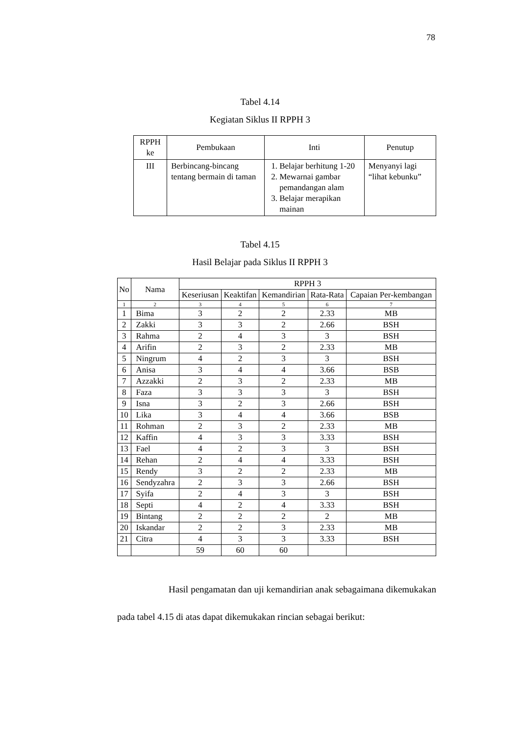78
Tabel 4.14
Kegiatan Siklus II RPPH 3
| RPPH ke | Pembukaan | Inti | Penutup |
| --- | --- | --- | --- |
| III | Berbincang-bincang tentang bermain di taman | 1. Belajar berhitung 1-20 2. Mewarnai gambar pemandangan alam 3. Belajar merapikan mainan | Menyanyi lagi “lihat kebunku” |
Tabel 4.15
Hasil Belajar pada Siklus II RPPH 3
| No | Nama | RPPH 3 | | | | |
| --- | --- | --- | --- | --- | --- | --- |
| | | Keseriusan | Keaktifan | Kemandirian | Rata-Rata | Capaian Per-kembangan |
| 1 | 2 | 3 | 4 | 5 | 6 | 7 |
| 1 | Bima | 3 | 2 | 2 | 2.33 | MB |
| 2 | Zakki | 3 | 3 | 2 | 2.66 | BSH |
| 3 | Rahma | 2 | 4 | 3 | 3 | BSH |
| 4 | Arifin | 2 | 3 | 2 | 2.33 | MB |
| 5 | Ningrum | 4 | 2 | 3 | 3 | BSH |
| 6 | Anisa | 3 | 4 | 4 | 3.66 | BSB |
| 7 | Azzakki | 2 | 3 | 2 | 2.33 | MB |
| 8 | Faza | 3 | 3 | 3 | 3 | BSH |
| 9 | Isna | 3 | 2 | 3 | 2.66 | BSH |
| 10 | Lika | 3 | 4 | 4 | 3.66 | BSB |
| 11 | Rohman | 2 | 3 | 2 | 2.33 | MB |
| 12 | Kaffin | 4 | 3 | 3 | 3.33 | BSH |
| 13 | Fael | 4 | 2 | 3 | 3 | BSH |
| 14 | Rehan | 2 | 4 | 4 | 3.33 | BSH |
| 15 | Rendy | 3 | 2 | 2 | 2.33 | MB |
| 16 | Sendyzahra | 2 | 3 | 3 | 2.66 | BSH |
| 17 | Syifa | 2 | 4 | 3 | 3 | BSH |
| 18 | Septi | 4 | 2 | 4 | 3.33 | BSH |
| 19 | Bintang | 2 | 2 | 2 | 2 | MB |
| 20 | Iskandar | 2 | 2 | 3 | 2.33 | MB |
| 21 | Citra | 4 | 3 | 3 | 3.33 | BSH |
| | | 59 | 60 | 60 | | |
Hasil pengamatan dan uji kemandirian anak sebagaimana dikemukakan pada tabel 4.15 di atas dapat dikemukakan rincian sebagai berikut: